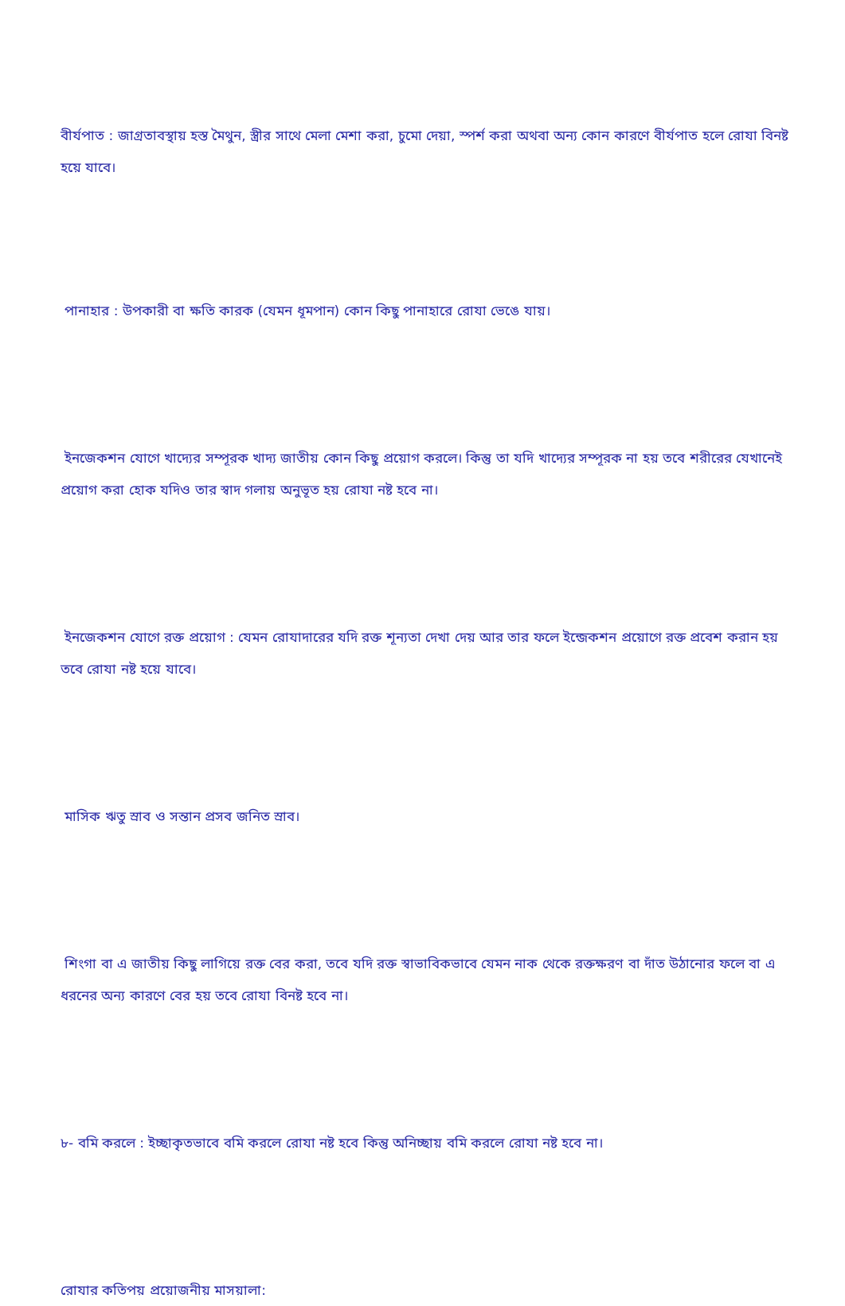বীর্যপাত : জাগ্রতাবস্থায় হস্ত মৈথুন, স্ত্রীর সাথে মেলা মেশা করা, চুমো দেয়া, স্পর্শ করা অথবা অন্য কোন কারণে বীর্যপাত হলে রোযা বিনষ্ট হয়ে যাবে।
পানাহার : উপকারী বা ক্ষতি কারক (যেমন ধূমপান) কোন কিছু পানাহারে রোযা ভেঙে যায়।
ইনজেকশন যোগে খাদ্যের সম্পূরক খাদ্য জাতীয় কোন কিছু প্রয়োগ করলে। কিন্তু তা যদি খাদ্যের সম্পূরক না হয় তবে শরীরের যেখানেই প্রয়োগ করা হোক যদিও তার স্বাদ গলায় অনুভূত হয় রোযা নষ্ট হবে না।
ইনজেকশন যোগে রক্ত প্রয়োগ : যেমন রোযাদারের যদি রক্ত শূন্যতা দেখা দেয় আর তার ফলে ইন্জেকশন প্রয়োগে রক্ত প্রবেশ করান হয় তবে রোযা নষ্ট হয়ে যাবে।
মাসিক ঋতু স্রাব ও সন্তান প্রসব জনিত স্রাব।
শিংগা বা এ জাতীয় কিছু লাগিয়ে রক্ত বের করা, তবে যদি রক্ত স্বাভাবিকভাবে যেমন নাক থেকে রক্তক্ষরণ বা দাঁত উঠানোর ফলে বা এ ধরনের অন্য কারণে বের হয় তবে রোযা বিনষ্ট হবে না।
৮- বমি করলে : ইচ্ছাকৃতভাবে বমি করলে রোযা নষ্ট হবে কিন্তু অনিচ্ছায় বমি করলে রোযা নষ্ট হবে না।
রোযার কতিপয় প্রয়োজনীয় মাসয়ালা: